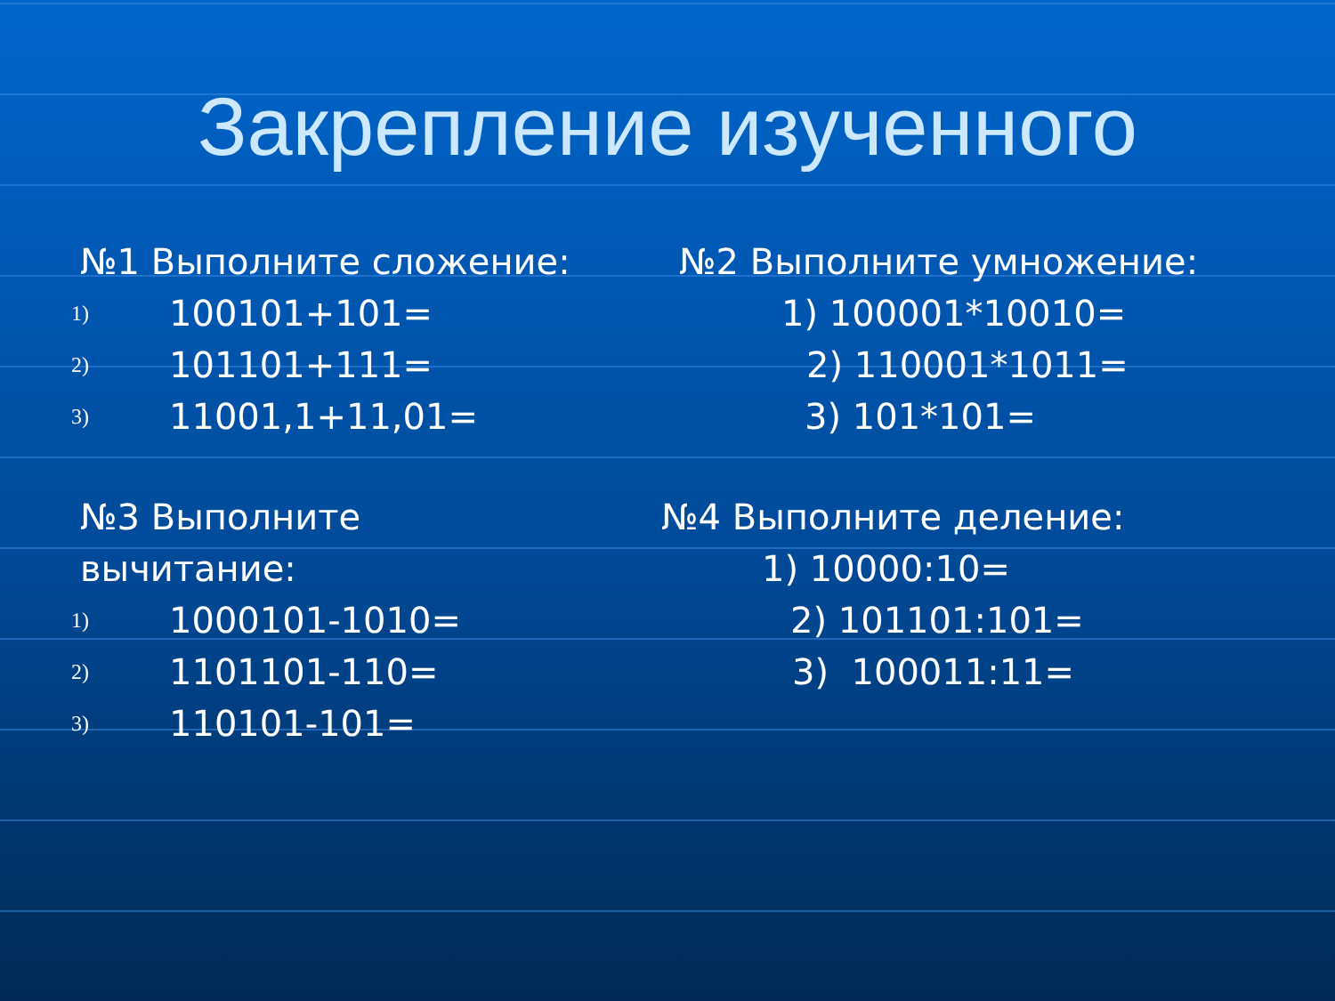Закрепление изученного
№1 Выполните сложение:
1) 100101+101=
2) 101101+111=
3) 11001,1+11,01=
№2 Выполните умножение:
1) 100001*10010=
2) 110001*1011=
3) 101*101=
№3 Выполните вычитание:
1) 1000101-1010=
2) 1101101-110=
3) 110101-101=
№4 Выполните деление:
1) 10000:10=
2) 101101:101=
3) 100011:11=